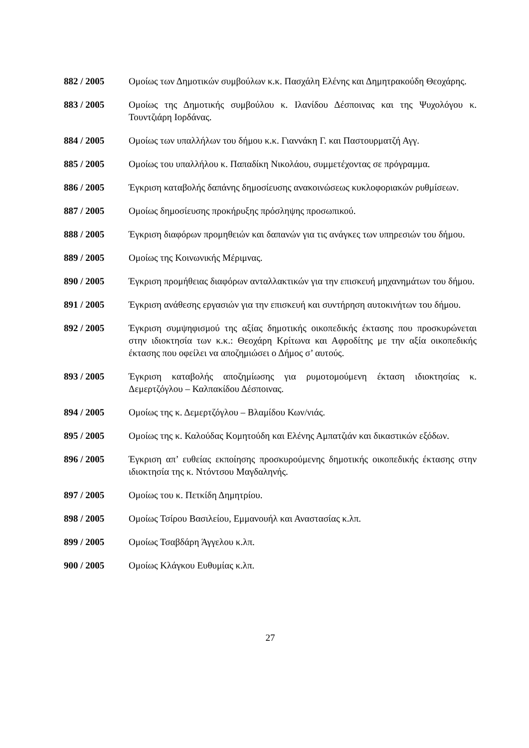882 / 2005 Ομοίως των Δημοτικών συμβούλων κ.κ. Πασχάλη Ελένης και Δημητρακούδη Θεοχάρης.
883 / 2005 Ομοίως της Δημοτικής συμβούλου κ. Ιλανίδου Δέσποινας και της Ψυχολόγου κ. Τουντζιάρη Ιορδάνας.
884 / 2005 Ομοίως των υπαλλήλων του δήμου κ.κ. Γιαννάκη Γ. και Παστουρματζή Αγγ.
885 / 2005 Ομοίως του υπαλλήλου κ. Παπαδίκη Νικολάου, συμμετέχοντας σε πρόγραμμα.
886 / 2005 Έγκριση καταβολής δαπάνης δημοσίευσης ανακοινώσεως κυκλοφοριακών ρυθμίσεων.
887 / 2005 Ομοίως δημοσίευσης προκήρυξης πρόσληψης προσωπικού.
888 / 2005 Έγκριση διαφόρων προμηθειών και δαπανών για τις ανάγκες των υπηρεσιών του δήμου.
889 / 2005 Ομοίως της Κοινωνικής Μέριμνας.
890 / 2005 Έγκριση προμήθειας διαφόρων ανταλλακτικών για την επισκευή μηχανημάτων του δήμου.
891 / 2005 Έγκριση ανάθεσης εργασιών για την επισκευή και συντήρηση αυτοκινήτων του δήμου.
892 / 2005 Έγκριση συμψηφισμού της αξίας δημοτικής οικοπεδικής έκτασης που προσκυρώνεται στην ιδιοκτησία των κ.κ.: Θεοχάρη Κρίτωνα και Αφροδίτης με την αξία οικοπεδικής έκτασης που οφείλει να αποζημιώσει ο Δήμος σ’ αυτούς.
893 / 2005 Έγκριση καταβολής αποζημίωσης για ρυμοτομούμενη έκταση ιδιοκτησίας κ. Δεμερτζόγλου – Καλπακίδου Δέσποινας.
894 / 2005 Ομοίως της κ. Δεμερτζόγλου – Βλαμίδου Κων/νιάς.
895 / 2005 Ομοίως της κ. Καλούδας Κομητούδη και Ελένης Αμπατζιάν και δικαστικών εξόδων.
896 / 2005 Έγκριση απ’ ευθείας εκποίησης προσκυρούμενης δημοτικής οικοπεδικής έκτασης στην ιδιοκτησία της κ. Ντόντσου Μαγδαληνής.
897 / 2005 Ομοίως του κ. Πετκίδη Δημητρίου.
898 / 2005 Ομοίως Τσίρου Βασιλείου, Εμμανουήλ και Αναστασίας κ.λπ.
899 / 2005 Ομοίως Τσαβδάρη Άγγελου κ.λπ.
900 / 2005 Ομοίως Κλάγκου Ευθυμίας κ.λπ.
27